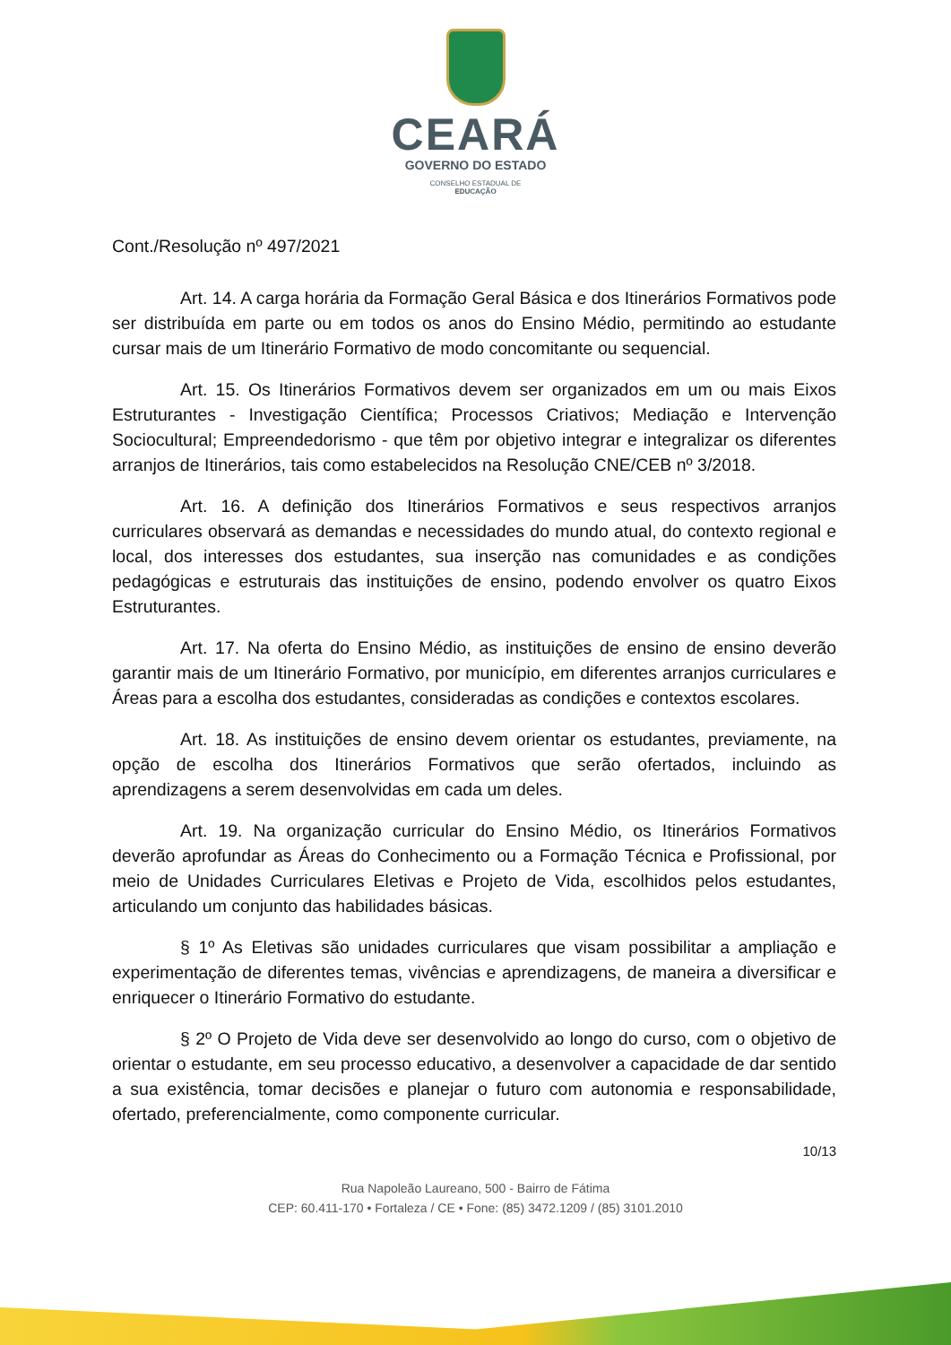CEARÁ
GOVERNO DO ESTADO
CONSELHO ESTADUAL DE
EDUCAÇÃO
Cont./Resolução nº 497/2021
Art. 14. A carga horária da Formação Geral Básica e dos Itinerários Formativos pode ser distribuída em parte ou em todos os anos do Ensino Médio, permitindo ao estudante cursar mais de um Itinerário Formativo de modo concomitante ou sequencial.
Art. 15. Os Itinerários Formativos devem ser organizados em um ou mais Eixos Estruturantes - Investigação Científica; Processos Criativos; Mediação e Intervenção Sociocultural; Empreendedorismo - que têm por objetivo integrar e integralizar os diferentes arranjos de Itinerários, tais como estabelecidos na Resolução CNE/CEB nº 3/2018.
Art. 16. A definição dos Itinerários Formativos e seus respectivos arranjos curriculares observará as demandas e necessidades do mundo atual, do contexto regional e local, dos interesses dos estudantes, sua inserção nas comunidades e as condições pedagógicas e estruturais das instituições de ensino, podendo envolver os quatro Eixos Estruturantes.
Art. 17. Na oferta do Ensino Médio, as instituições de ensino de ensino deverão garantir mais de um Itinerário Formativo, por município, em diferentes arranjos curriculares e Áreas para a escolha dos estudantes, consideradas as condições e contextos escolares.
Art. 18. As instituições de ensino devem orientar os estudantes, previamente, na opção de escolha dos Itinerários Formativos que serão ofertados, incluindo as aprendizagens a serem desenvolvidas em cada um deles.
Art. 19. Na organização curricular do Ensino Médio, os Itinerários Formativos deverão aprofundar as Áreas do Conhecimento ou a Formação Técnica e Profissional, por meio de Unidades Curriculares Eletivas e Projeto de Vida, escolhidos pelos estudantes, articulando um conjunto das habilidades básicas.
§ 1º As Eletivas são unidades curriculares que visam possibilitar a ampliação e experimentação de diferentes temas, vivências e aprendizagens, de maneira a diversificar e enriquecer o Itinerário Formativo do estudante.
§ 2º O Projeto de Vida deve ser desenvolvido ao longo do curso, com o objetivo de orientar o estudante, em seu processo educativo, a desenvolver a capacidade de dar sentido a sua existência, tomar decisões e planejar o futuro com autonomia e responsabilidade, ofertado, preferencialmente, como componente curricular.
10/13
Rua Napoleão Laureano, 500 - Bairro de Fátima
CEP: 60.411-170 • Fortaleza / CE • Fone: (85) 3472.1209 / (85) 3101.2010